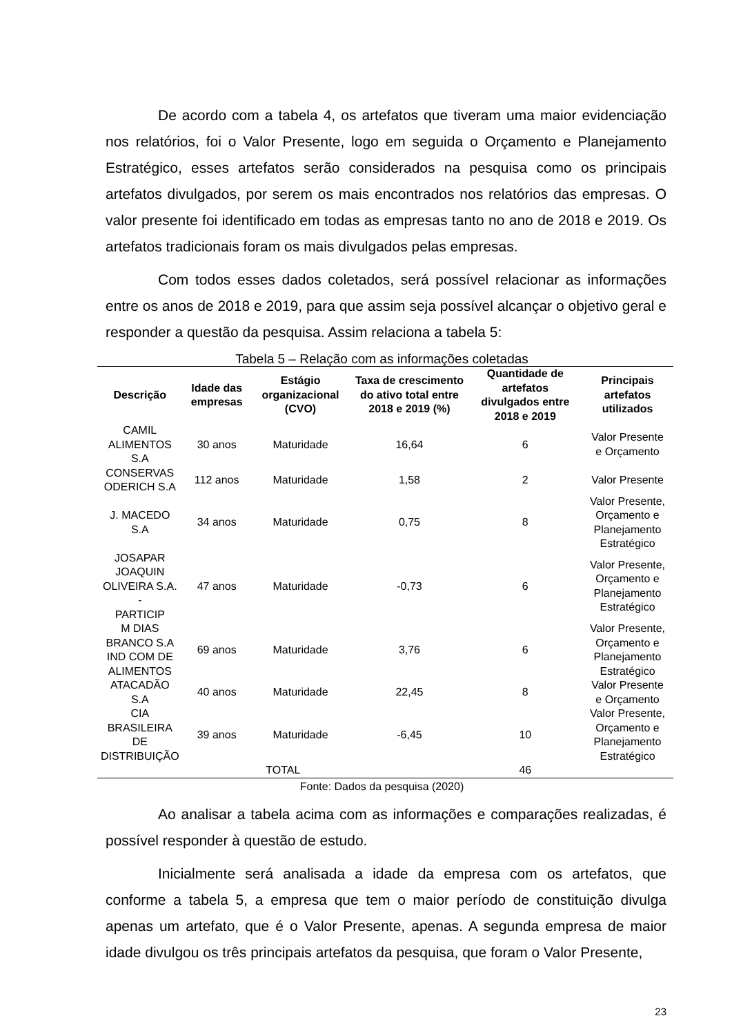De acordo com a tabela 4, os artefatos que tiveram uma maior evidenciação nos relatórios, foi o Valor Presente, logo em seguida o Orçamento e Planejamento Estratégico, esses artefatos serão considerados na pesquisa como os principais artefatos divulgados, por serem os mais encontrados nos relatórios das empresas. O valor presente foi identificado em todas as empresas tanto no ano de 2018 e 2019. Os artefatos tradicionais foram os mais divulgados pelas empresas.
Com todos esses dados coletados, será possível relacionar as informações entre os anos de 2018 e 2019, para que assim seja possível alcançar o objetivo geral e responder a questão da pesquisa. Assim relaciona a tabela 5:
Tabela 5 – Relação com as informações coletadas
| Descrição | Idade das empresas | Estágio organizacional (CVO) | Taxa de crescimento do ativo total entre 2018 e 2019 (%) | Quantidade de artefatos divulgados entre 2018 e 2019 | Principais artefatos utilizados |
| --- | --- | --- | --- | --- | --- |
| CAMIL ALIMENTOS S.A | 30 anos | Maturidade | 16,64 | 6 | Valor Presente e Orçamento |
| CONSERVAS ODERICH S.A | 112 anos | Maturidade | 1,58 | 2 | Valor Presente |
| J. MACEDO S.A | 34 anos | Maturidade | 0,75 | 8 | Valor Presente, Orçamento e Planejamento Estratégico |
| JOSAPAR JOAQUIN OLIVEIRA S.A. - PARTICIP | 47 anos | Maturidade | -0,73 | 6 | Valor Presente, Orçamento e Planejamento Estratégico |
| M DIAS BRANCO S.A IND COM DE ALIMENTOS | 69 anos | Maturidade | 3,76 | 6 | Valor Presente, Orçamento e Planejamento Estratégico |
| ATACADÃO S.A | 40 anos | Maturidade | 22,45 | 8 | Valor Presente e Orçamento |
| CIA BRASILEIRA DE DISTRIBUIÇÃO | 39 anos | Maturidade | -6,45 | 10 | Valor Presente, Orçamento e Planejamento Estratégico |
| TOTAL | | | | 46 | |
Fonte: Dados da pesquisa (2020)
Ao analisar a tabela acima com as informações e comparações realizadas, é possível responder à questão de estudo.
Inicialmente será analisada a idade da empresa com os artefatos, que conforme a tabela 5, a empresa que tem o maior período de constituição divulga apenas um artefato, que é o Valor Presente, apenas. A segunda empresa de maior idade divulgou os três principais artefatos da pesquisa, que foram o Valor Presente,
23